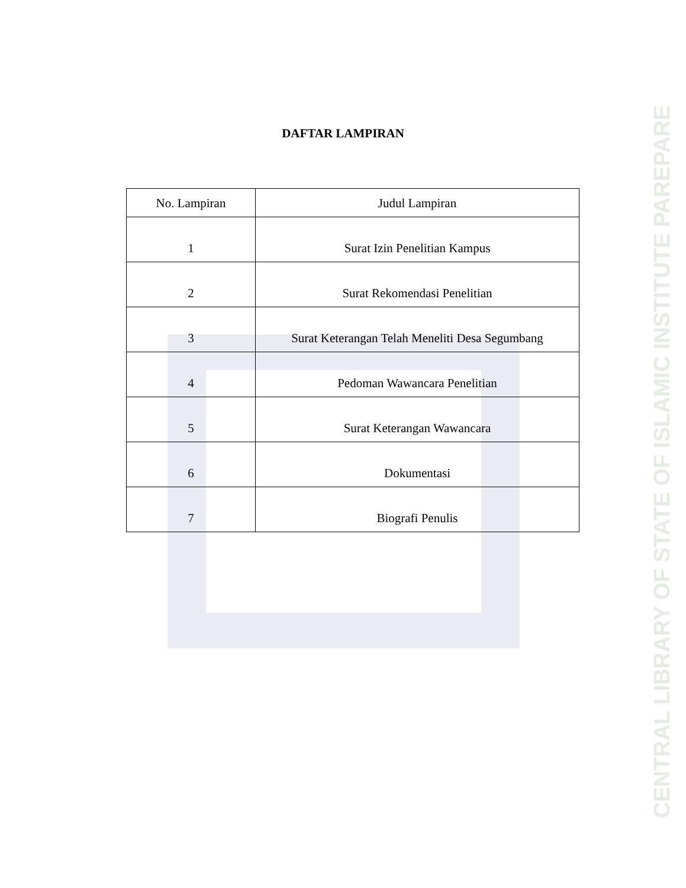DAFTAR LAMPIRAN
| No. Lampiran | Judul Lampiran |
| --- | --- |
| 1 | Surat Izin Penelitian Kampus |
| 2 | Surat Rekomendasi Penelitian |
| 3 | Surat Keterangan Telah Meneliti Desa Segumbang |
| 4 | Pedoman Wawancara Penelitian |
| 5 | Surat Keterangan Wawancara |
| 6 | Dokumentasi |
| 7 | Biografi Penulis |
CENTRAL LIBRARY OF STATE OF ISLAMIC INSTITUTE PAREPARE